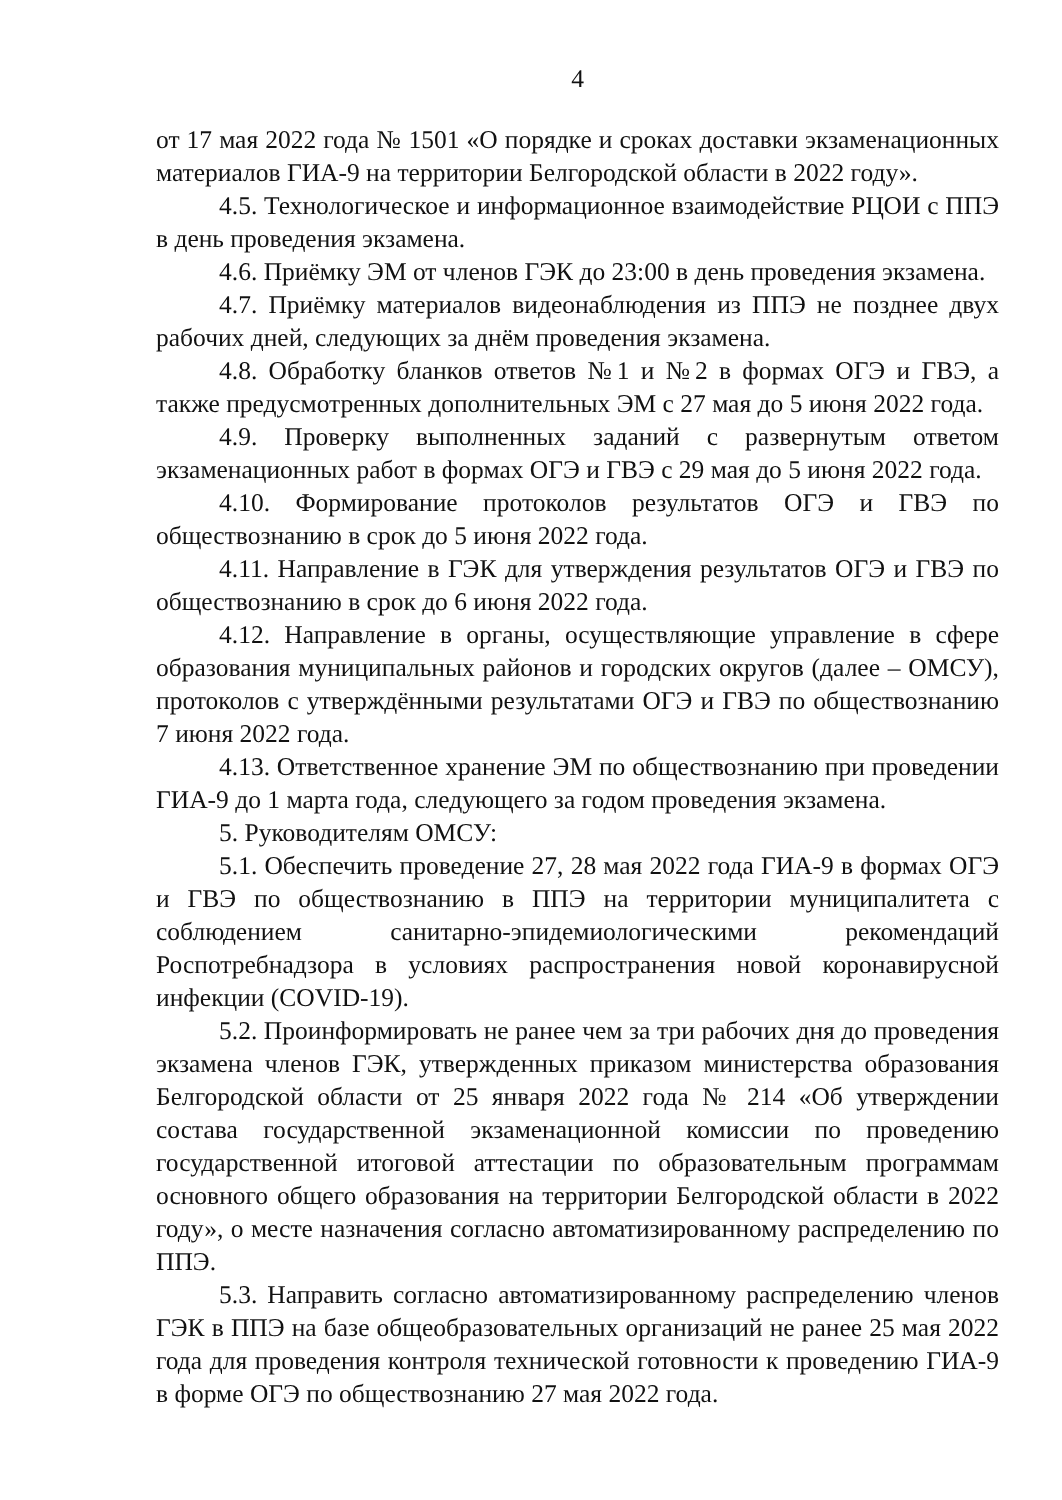4
от 17 мая 2022 года № 1501 «О порядке и сроках доставки экзаменационных материалов ГИА-9 на территории Белгородской области в 2022 году».
4.5. Технологическое и информационное взаимодействие РЦОИ с ППЭ в день проведения экзамена.
4.6. Приёмку ЭМ от членов ГЭК до 23:00 в день проведения экзамена.
4.7. Приёмку материалов видеонаблюдения из ППЭ не позднее двух рабочих дней, следующих за днём проведения экзамена.
4.8. Обработку бланков ответов №1 и №2 в формах ОГЭ и ГВЭ, а также предусмотренных дополнительных ЭМ с 27 мая до 5 июня 2022 года.
4.9. Проверку выполненных заданий с развернутым ответом экзаменационных работ в формах ОГЭ и ГВЭ с 29 мая до 5 июня 2022 года.
4.10. Формирование протоколов результатов ОГЭ и ГВЭ по обществознанию в срок до 5 июня 2022 года.
4.11. Направление в ГЭК для утверждения результатов ОГЭ и ГВЭ по обществознанию в срок до 6 июня 2022 года.
4.12. Направление в органы, осуществляющие управление в сфере образования муниципальных районов и городских округов (далее – ОМСУ), протоколов с утверждёнными результатами ОГЭ и ГВЭ по обществознанию 7 июня 2022 года.
4.13. Ответственное хранение ЭМ по обществознанию при проведении ГИА-9 до 1 марта года, следующего за годом проведения экзамена.
5. Руководителям ОМСУ:
5.1. Обеспечить проведение 27, 28 мая 2022 года ГИА-9 в формах ОГЭ и ГВЭ по обществознанию в ППЭ на территории муниципалитета с соблюдением санитарно-эпидемиологическими рекомендаций Роспотребнадзора в условиях распространения новой коронавирусной инфекции (COVID-19).
5.2. Проинформировать не ранее чем за три рабочих дня до проведения экзамена членов ГЭК, утвержденных приказом министерства образования Белгородской области от 25 января 2022 года № 214 «Об утверждении состава государственной экзаменационной комиссии по проведению государственной итоговой аттестации по образовательным программам основного общего образования на территории Белгородской области в 2022 году», о месте назначения согласно автоматизированному распределению по ППЭ.
5.3. Направить согласно автоматизированному распределению членов ГЭК в ППЭ на базе общеобразовательных организаций не ранее 25 мая 2022 года для проведения контроля технической готовности к проведению ГИА-9 в форме ОГЭ по обществознанию 27 мая 2022 года.